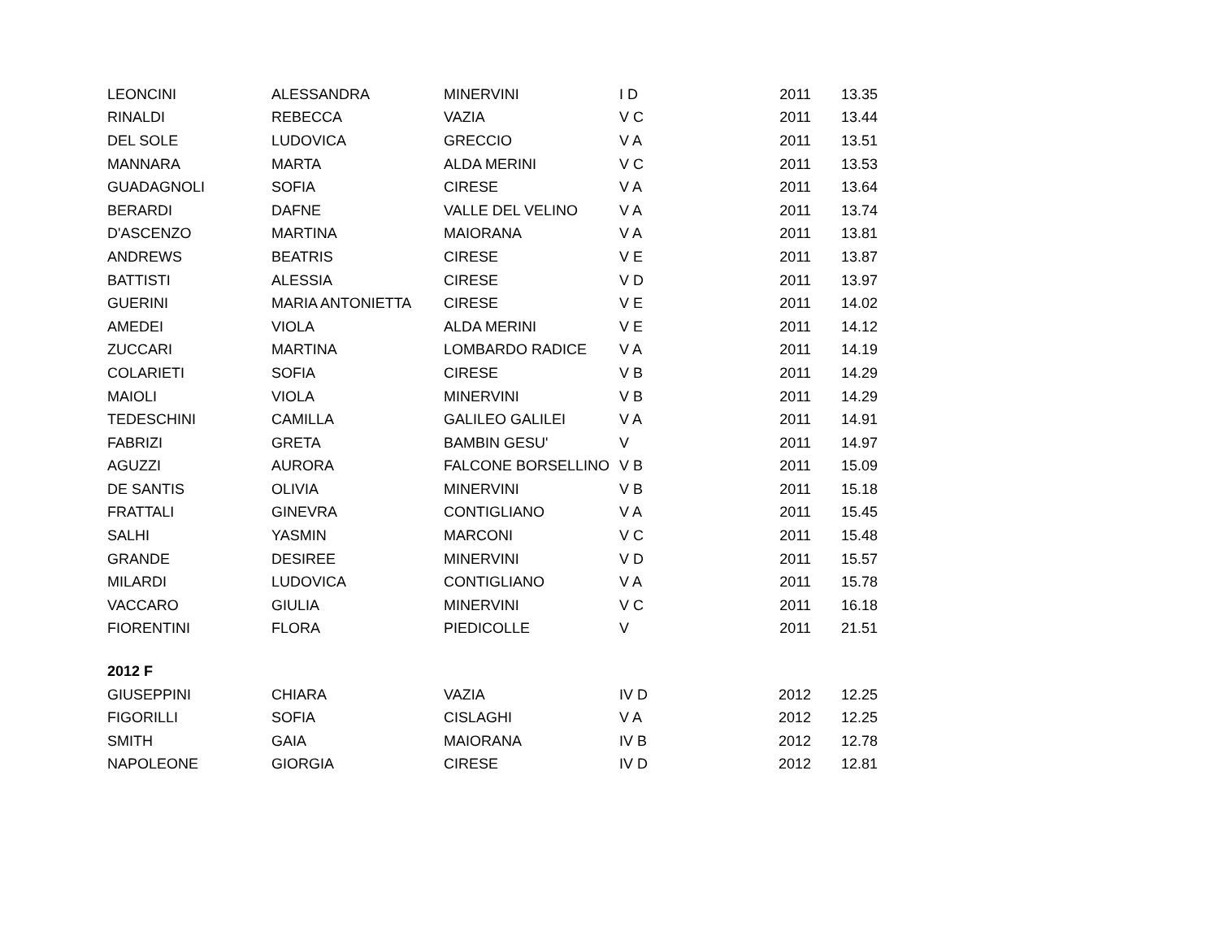| LEONCINI | ALESSANDRA | MINERVINI | I D | 2011 | 13.35 |
| RINALDI | REBECCA | VAZIA | V C | 2011 | 13.44 |
| DEL SOLE | LUDOVICA | GRECCIO | V A | 2011 | 13.51 |
| MANNARA | MARTA | ALDA MERINI | V C | 2011 | 13.53 |
| GUADAGNOLI | SOFIA | CIRESE | V A | 2011 | 13.64 |
| BERARDI | DAFNE | VALLE DEL VELINO | V A | 2011 | 13.74 |
| D'ASCENZO | MARTINA | MAIORANA | V A | 2011 | 13.81 |
| ANDREWS | BEATRIS | CIRESE | V E | 2011 | 13.87 |
| BATTISTI | ALESSIA | CIRESE | V D | 2011 | 13.97 |
| GUERINI | MARIA ANTONIETTA | CIRESE | V E | 2011 | 14.02 |
| AMEDEI | VIOLA | ALDA MERINI | V E | 2011 | 14.12 |
| ZUCCARI | MARTINA | LOMBARDO RADICE | V A | 2011 | 14.19 |
| COLARIETI | SOFIA | CIRESE | V B | 2011 | 14.29 |
| MAIOLI | VIOLA | MINERVINI | V B | 2011 | 14.29 |
| TEDESCHINI | CAMILLA | GALILEO GALILEI | V A | 2011 | 14.91 |
| FABRIZI | GRETA | BAMBIN GESU' | V | 2011 | 14.97 |
| AGUZZI | AURORA | FALCONE BORSELLINO | V B | 2011 | 15.09 |
| DE SANTIS | OLIVIA | MINERVINI | V B | 2011 | 15.18 |
| FRATTALI | GINEVRA | CONTIGLIANO | V A | 2011 | 15.45 |
| SALHI | YASMIN | MARCONI | V C | 2011 | 15.48 |
| GRANDE | DESIREE | MINERVINI | V D | 2011 | 15.57 |
| MILARDI | LUDOVICA | CONTIGLIANO | V A | 2011 | 15.78 |
| VACCARO | GIULIA | MINERVINI | V C | 2011 | 16.18 |
| FIORENTINI | FLORA | PIEDICOLLE | V | 2011 | 21.51 |
| 2012 F | | | | | |
| GIUSEPPINI | CHIARA | VAZIA | IV D | 2012 | 12.25 |
| FIGORILLI | SOFIA | CISLAGHI | V A | 2012 | 12.25 |
| SMITH | GAIA | MAIORANA | IV B | 2012 | 12.78 |
| NAPOLEONE | GIORGIA | CIRESE | IV D | 2012 | 12.81 |